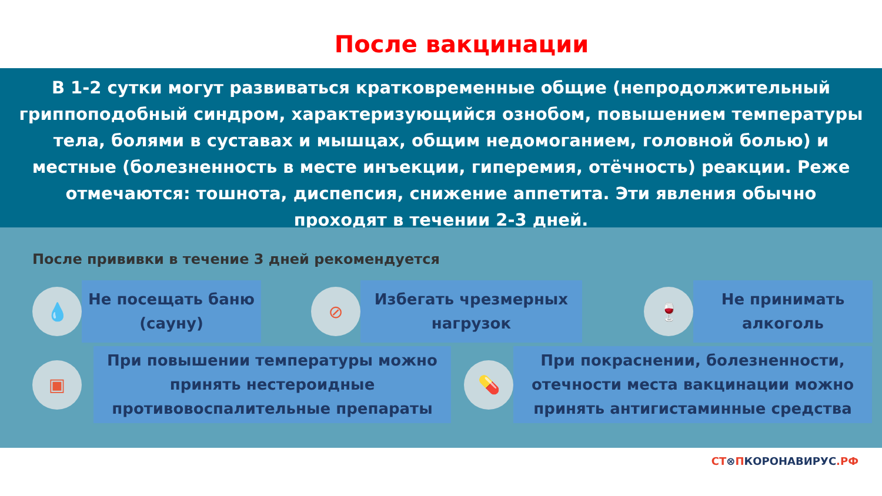После вакцинации
В 1-2 сутки могут развиваться кратковременные общие (непродолжительный гриппоподобный синдром, характеризующийся ознобом, повышением температуры тела, болями в суставах и мышцах, общим недомоганием, головной болью) и местные (болезненность в месте инъекции, гиперемия, отёчность) реакции. Реже отмечаются: тошнота, диспепсия, снижение аппетита. Эти явления обычно проходят в течении 2-3 дней.
После прививки в течение 3 дней рекомендуется
💧
Не посещать баню (сауну)
⊘
Избегать чрезмерных нагрузок
🍷
Не принимать алкоголь
▣
При повышении температуры можно принять нестероидные противовоспалительные препараты
💊
При покраснении, болезненности, отечности места вакцинации можно принять антигистаминные средства
СТ⊗ПКОРОНАВИРУС.РФ